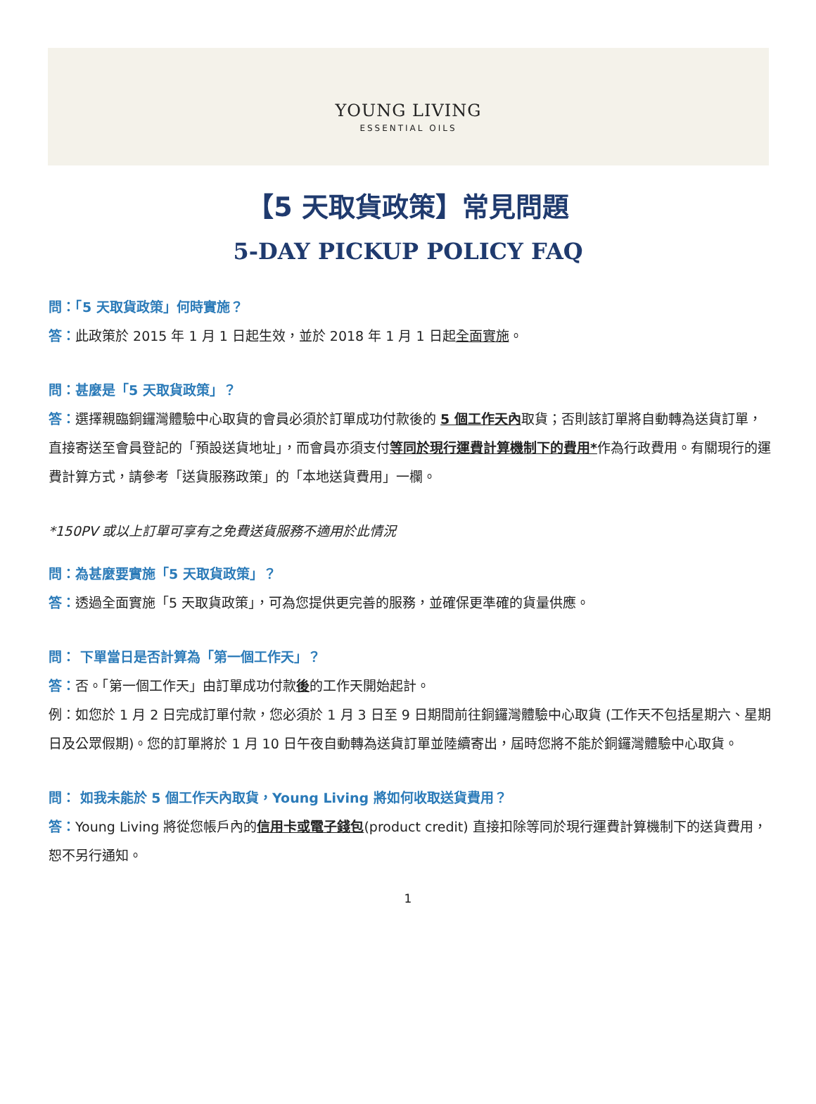YOUNG LIVING
ESSENTIAL OILS
【5 天取貨政策】常見問題
5-DAY PICKUP POLICY FAQ
問：「5 天取貨政策」何時實施？
答：此政策於 2015 年 1 月 1 日起生效，並於 2018 年 1 月 1 日起全面實施。
問：甚麼是「5 天取貨政策」？
答：選擇親臨銅鑼灣體驗中心取貨的會員必須於訂單成功付款後的 5 個工作天內取貨；否則該訂單將自動轉為送貨訂單，直接寄送至會員登記的「預設送貨地址」，而會員亦須支付等同於現行運費計算機制下的費用*作為行政費用。有關現行的運費計算方式，請參考「送貨服務政策」的「本地送貨費用」一欄。
*150PV 或以上訂單可享有之免費送貨服務不適用於此情況
問：為甚麼要實施「5 天取貨政策」？
答：透過全面實施「5 天取貨政策」，可為您提供更完善的服務，並確保更準確的貨量供應。
問： 下單當日是否計算為「第一個工作天」？
答：否。「第一個工作天」由訂單成功付款後的工作天開始起計。
例：如您於 1 月 2 日完成訂單付款，您必須於 1 月 3 日至 9 日期間前往銅鑼灣體驗中心取貨 (工作天不包括星期六、星期日及公眾假期)。您的訂單將於 1 月 10 日午夜自動轉為送貨訂單並陸續寄出，屆時您將不能於銅鑼灣體驗中心取貨。
問： 如我未能於 5 個工作天內取貨，Young Living 將如何收取送貨費用？
答：Young Living 將從您帳戶內的信用卡或電子錢包(product credit) 直接扣除等同於現行運費計算機制下的送貨費用，恕不另行通知。
1